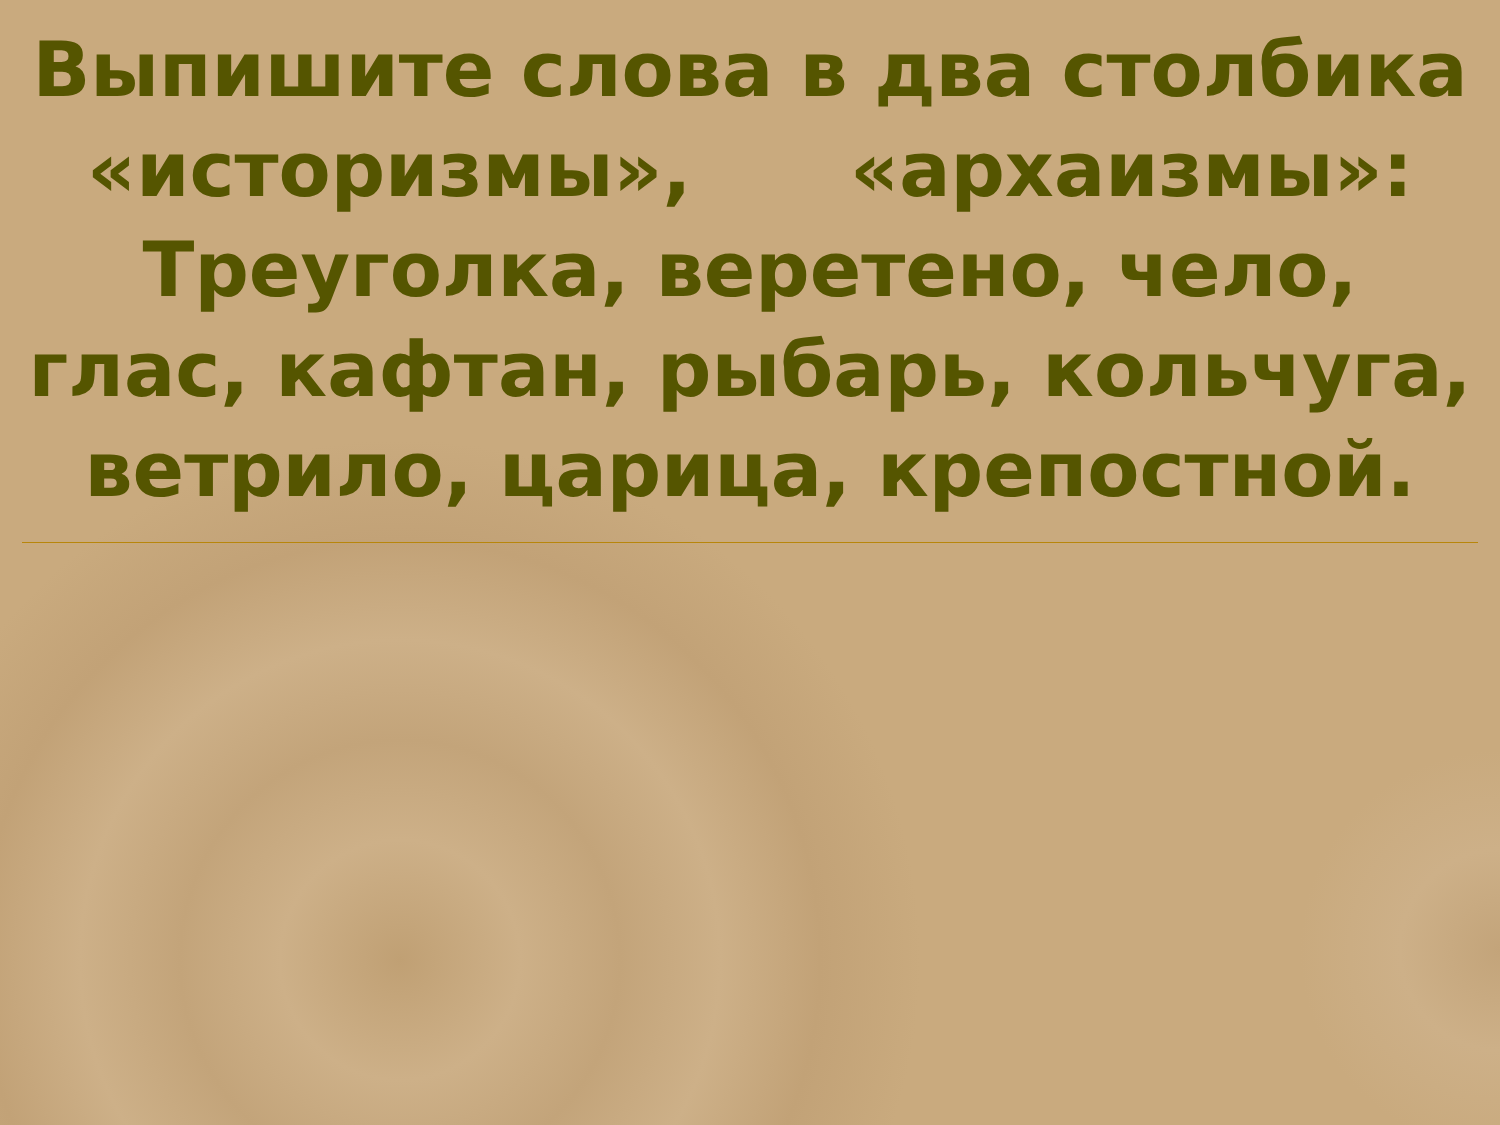Выпишите слова в два столбика «историзмы», «архаизмы»: Треуголка, веретено, чело, глас, кафтан, рыбарь, кольчуга, ветрило, царица, крепостной.